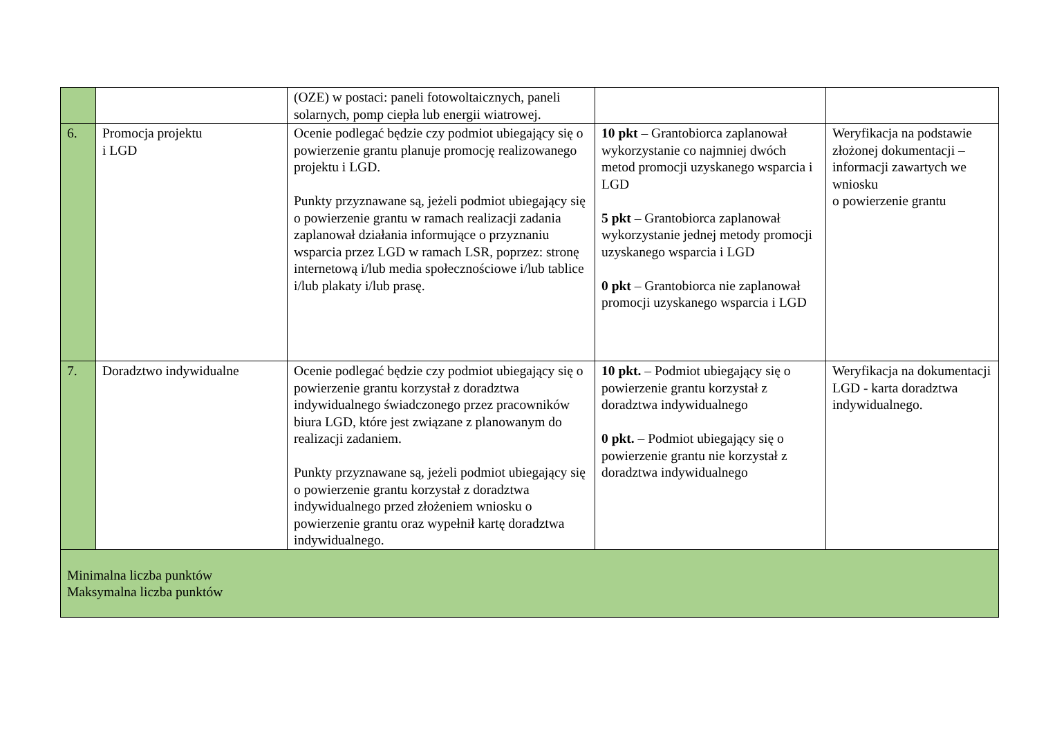| | | (OZE) w postaci: paneli fotowoltaicznych, paneli solarnych, pomp ciepła lub energii wiatrowej. | | |
| 6. | Promocja projektu i LGD | Ocenie podlegać będzie czy podmiot ubiegający się o powierzenie grantu planuje promocję realizowanego projektu i LGD. Punkty przyznawane są, jeżeli podmiot ubiegający się o powierzenie grantu w ramach realizacji zadania zaplanował działania informujące o przyznaniu wsparcia przez LGD w ramach LSR, poprzez: stronę internetową i/lub media społecznościowe i/lub tablice i/lub plakaty i/lub prasę. | 10 pkt – Grantobiorca zaplanował wykorzystanie co najmniej dwóch metod promocji uzyskanego wsparcia i LGD 5 pkt – Grantobiorca zaplanował wykorzystanie jednej metody promocji uzyskanego wsparcia i LGD 0 pkt – Grantobiorca nie zaplanował promocji uzyskanego wsparcia i LGD | Weryfikacja na podstawie złożonej dokumentacji – informacji zawartych we wniosku o powierzenie grantu |
| 7. | Doradztwo indywidualne | Ocenie podlegać będzie czy podmiot ubiegający się o powierzenie grantu korzystał z doradztwa indywidualnego świadczonego przez pracowników biura LGD, które jest związane z planowanym do realizacji zadaniem. Punkty przyznawane są, jeżeli podmiot ubiegający się o powierzenie grantu korzystał z doradztwa indywidualnego przed złożeniem wniosku o powierzenie grantu oraz wypełnił kartę doradztwa indywidualnego. | 10 pkt. – Podmiot ubiegający się o powierzenie grantu korzystał z doradztwa indywidualnego 0 pkt. – Podmiot ubiegający się o powierzenie grantu nie korzystał z doradztwa indywidualnego | Weryfikacja na dokumentacji LGD - karta doradztwa indywidualnego. |
| Minimalna liczba punktów Maksymalna liczba punktów | | | | |